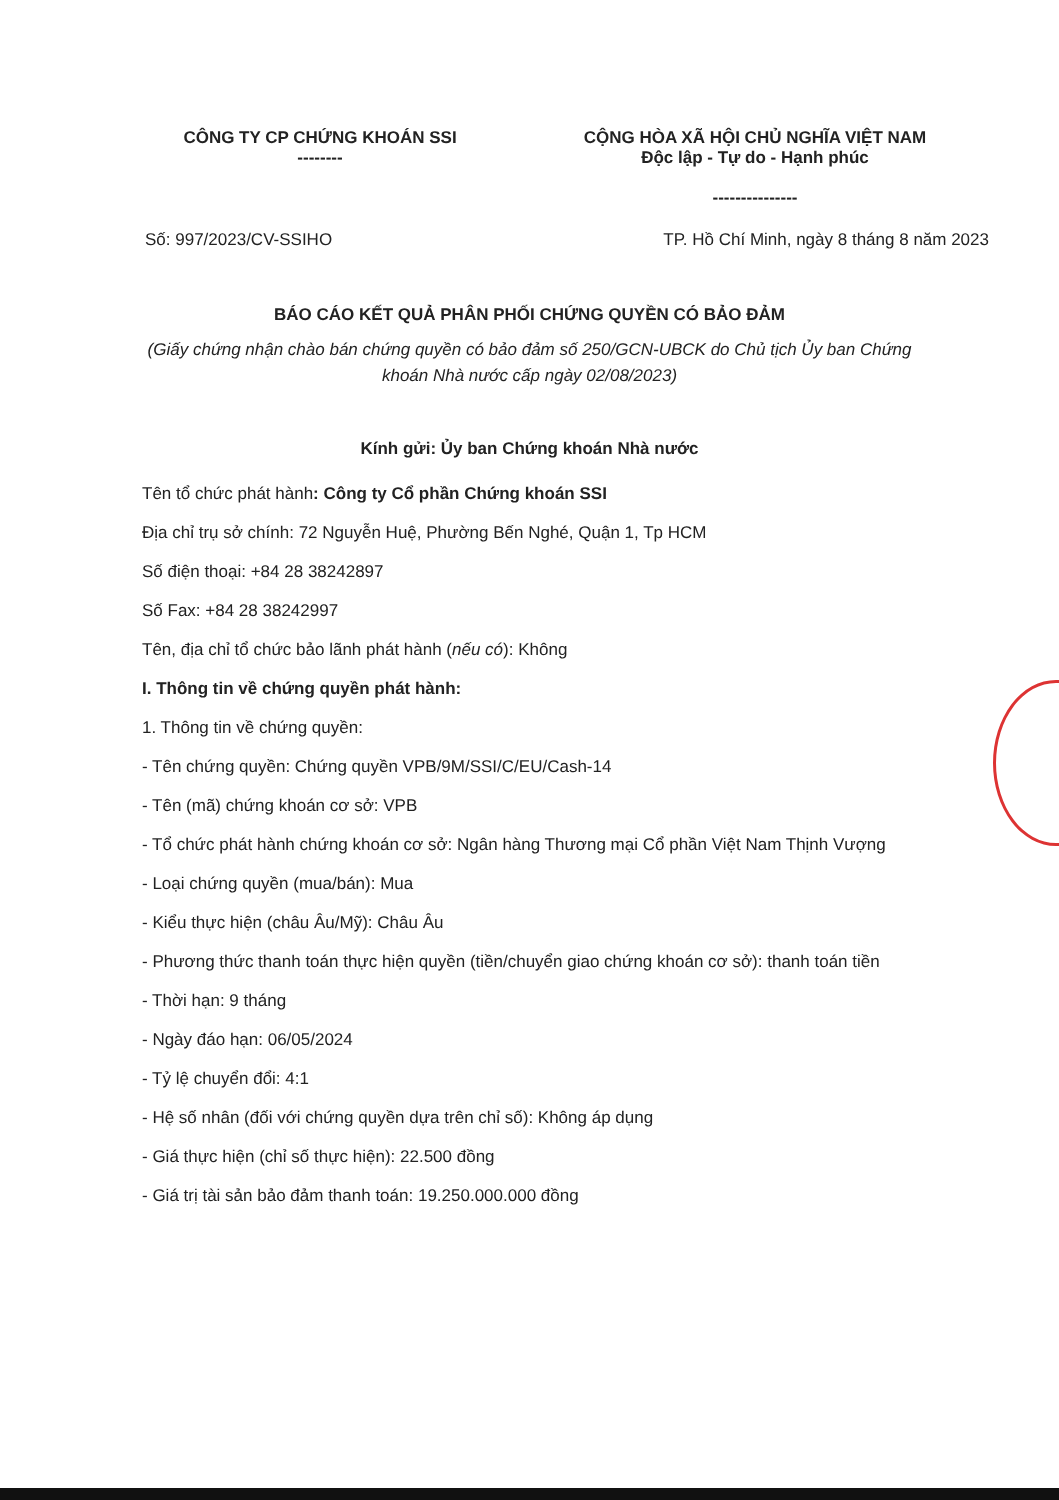CÔNG TY CP CHỨNG KHOÁN SSI
--------
CỘNG HÒA XÃ HỘI CHỦ NGHĨA VIỆT NAM
Độc lập - Tự do - Hạnh phúc
---------------
Số: 997/2023/CV-SSIHO TP. Hồ Chí Minh, ngày 8 tháng 8 năm 2023
BÁO CÁO KẾT QUẢ PHÂN PHỐI CHỨNG QUYỀN CÓ BẢO ĐẢM
(Giấy chứng nhận chào bán chứng quyền có bảo đảm số 250/GCN-UBCK do Chủ tịch Ủy ban Chứng khoán Nhà nước cấp ngày 02/08/2023)
Kính gửi: Ủy ban Chứng khoán Nhà nước
Tên tổ chức phát hành: Công ty Cổ phần Chứng khoán SSI
Địa chỉ trụ sở chính: 72 Nguyễn Huệ, Phường Bến Nghé, Quận 1, Tp HCM
Số điện thoại: +84 28 38242897
Số Fax: +84 28 38242997
Tên, địa chỉ tổ chức bảo lãnh phát hành (nếu có): Không
I. Thông tin về chứng quyền phát hành:
1. Thông tin về chứng quyền:
- Tên chứng quyền: Chứng quyền VPB/9M/SSI/C/EU/Cash-14
- Tên (mã) chứng khoán cơ sở: VPB
- Tổ chức phát hành chứng khoán cơ sở: Ngân hàng Thương mại Cổ phần Việt Nam Thịnh Vượng
- Loại chứng quyền (mua/bán): Mua
- Kiểu thực hiện (châu Âu/Mỹ): Châu Âu
- Phương thức thanh toán thực hiện quyền (tiền/chuyển giao chứng khoán cơ sở): thanh toán tiền
- Thời hạn: 9 tháng
- Ngày đáo hạn: 06/05/2024
- Tỷ lệ chuyển đổi: 4:1
- Hệ số nhân (đối với chứng quyền dựa trên chỉ số): Không áp dụng
- Giá thực hiện (chỉ số thực hiện): 22.500 đồng
- Giá trị tài sản bảo đảm thanh toán: 19.250.000.000 đồng